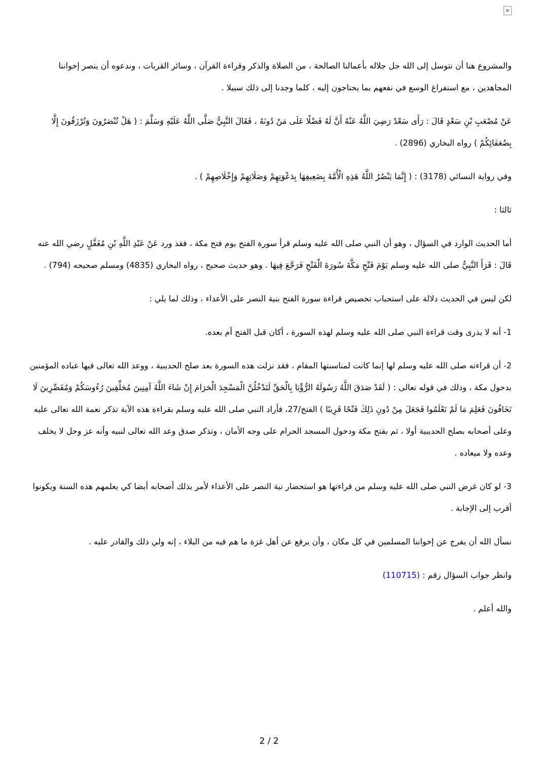×
والمشروع هنا أن نتوسل إلى الله جل جلاله بأعمالنا الصالحة ، من الصلاة والذكر وقراءة القرآن ، وسائر القربات ، وندعوه أن ينصر إخواننا المجاهدين ، مع استفراغ الوسع في نفعهم بما يحتاجون إليه ، كلما وجدنا إلى ذلك سبيلا .
عَنْ مُصْعَبِ بْنِ سَعْدٍ قَالَ : رَأَى سَعْدٌ رَضِيَ اللَّهُ عَنْهُ أَنَّ لَهُ فَضْلًا عَلَى مَنْ دُونَهُ ، فَقَالَ النَّبِيُّ صَلَّى اللَّهُ عَلَيْهِ وَسَلَّمَ : ( هَلْ تُنْصَرُونَ وَتُرْزَقُونَ إِلَّا بِضُعَفَائِكُمْ ) رواه البخاري (2896) .
وفي رواية النسائي (3178) : ( إِنَّمَا يَنْصُرُ اللَّهُ هَذِهِ الْأُمَّةَ بِضَعِيفِهَا بِدَعْوَتِهِمْ وَصَلَاتِهِمْ وَإِخْلَاصِهِمْ ) .
ثالثا :
أما الحديث الوارد في السؤال ، وهو أن النبي صلى الله عليه وسلم قرأ سورة الفتح يوم فتح مكة ، فقد ورد عَنْ عَبْدِ اللَّهِ بْنِ مُغَفَّلٍ رضي الله عنه قَالَ : قَرَأَ النَّبِيُّ صلى الله عليه وسلم يَوْمَ فَتْحِ مَكَّةَ سُورَةَ الْفَتْحِ فَرَجَّعَ فِيهَا . وهو حديث صحيح ، رواه البخاري (4835) ومسلم صحيحه (794) .
لكن ليس في الحديث دلالة على استحباب تخصيص قراءة سورة الفتح بنية النصر على الأعداء ، وذلك لما يلي :
1- أنه لا يدرى وقت قراءة النبي صلى الله عليه وسلم لهذه السورة ، أكان قبل الفتح أم بعده.
2- أن قراءته صلى الله عليه وسلم لها إنما كانت لمناسبتها المقام ، فقد نزلت هذه السورة بعد صلح الحديبية ، ووعد الله تعالى فيها عباده المؤمنين بدخول مكة ، وذلك في قوله تعالى : ( لَقَدْ صَدَقَ اللَّهُ رَسُولَهُ الرُّؤْيَا بِالْحَقِّ لَتَدْخُلُنَّ الْمَسْجِدَ الْحَرَامَ إِنْ شَاءَ اللَّهُ آمِنِينَ مُحَلِّقِينَ رُءُوسَكُمْ وَمُقَصِّرِينَ لَا تَخَافُونَ فَعَلِمَ مَا لَمْ تَعْلَمُوا فَجَعَلَ مِنْ دُونِ ذَلِكَ فَتْحًا قَرِيبًا ) الفتح/27، فأراد النبي صلى الله عليه وسلم بقراءة هذه الآية تذكر نعمة الله تعالى عليه وعلى أصحابه بصلح الحديبية أولا ، ثم بفتح مكة ودخول المسجد الحرام على وجه الأمان ، وتذكر صدق وعد الله تعالى لنبيه وأنه عز وجل لا يخلف وعده ولا ميعاده .
3- لو كان غرض النبي صلى الله عليه وسلم من قراءتها هو استحضار نية النصر على الأعداء لأمر بذلك أصحابه أيضا كي يعلمهم هذه السنة ويكونوا أقرب إلى الإجابة .
نسأل الله أن يفرج عن إخواننا المسلمين في كل مكان ، وأن يرفع عن أهل غزة ما هم فيه من البلاء ، إنه ولي ذلك والقادر عليه .
وانظر جواب السؤال رقم : (110715)
والله أعلم .
2 / 2